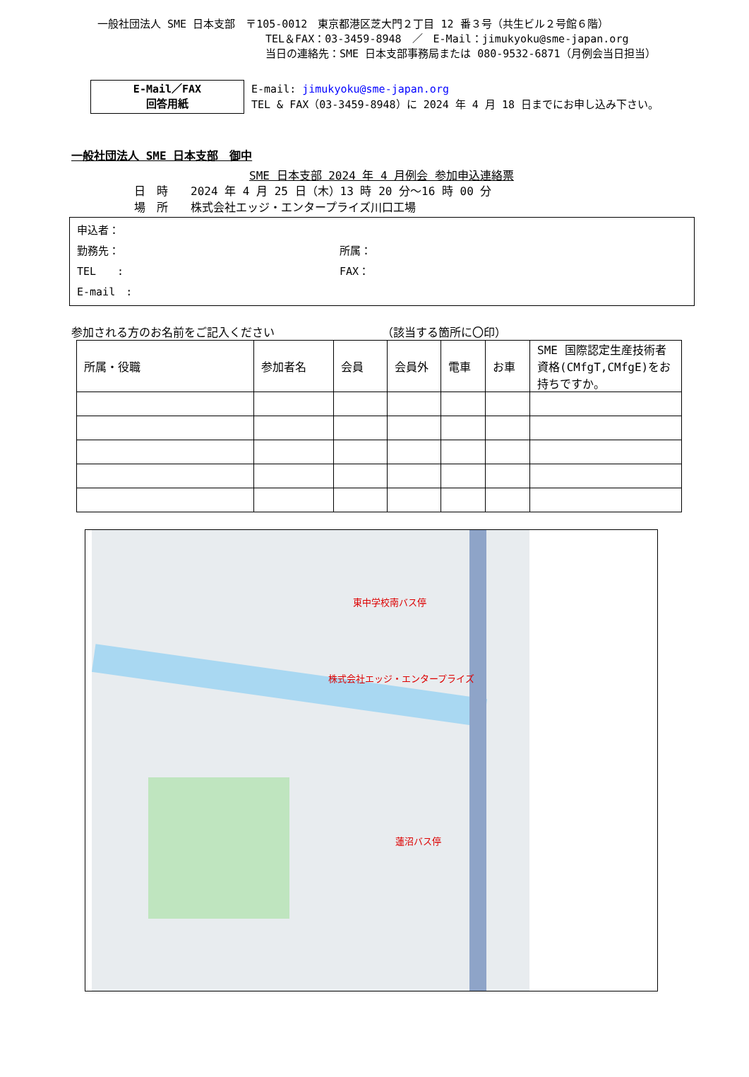一般社団法人 SME 日本支部　〒105-0012　東京都港区芝大門２丁目 12 番３号（共生ビル２号館６階）
TEL＆FAX：03-3459-8948　／　E-Mail：jimukyoku@sme-japan.org
当日の連絡先：SME 日本支部事務局または 080-9532-6871（月例会当日担当）
E-Mail／FAX
回答用紙
E-mail: jimukyoku@sme-japan.org
TEL & FAX（03-3459-8948）に 2024 年 4 月 18 日までにお申し込み下さい。
一般社団法人 SME 日本支部　御中
SME 日本支部 2024 年 4 月例会 参加申込連絡票
日　時　　2024 年 4 月 25 日（木）13 時 20 分～16 時 00 分
場　所　　株式会社エッジ・エンタープライズ川口工場
申込者：
勤務先： 所属：
TEL　　: FAX：
E-mail　:
参加される方のお名前をご記入ください　　　　　　　　　　（該当する箇所に〇印）
| 所属・役職 | 参加者名 | 会員 | 会員外 | 電車 | お車 | SME 国際認定生産技術者資格(CMfgT,CMfgE)をお持ちですか。 |
| --- | --- | --- | --- | --- | --- | --- |
東中学校南バス停
株式会社エッジ・エンタープライズ
蓮沼バス停